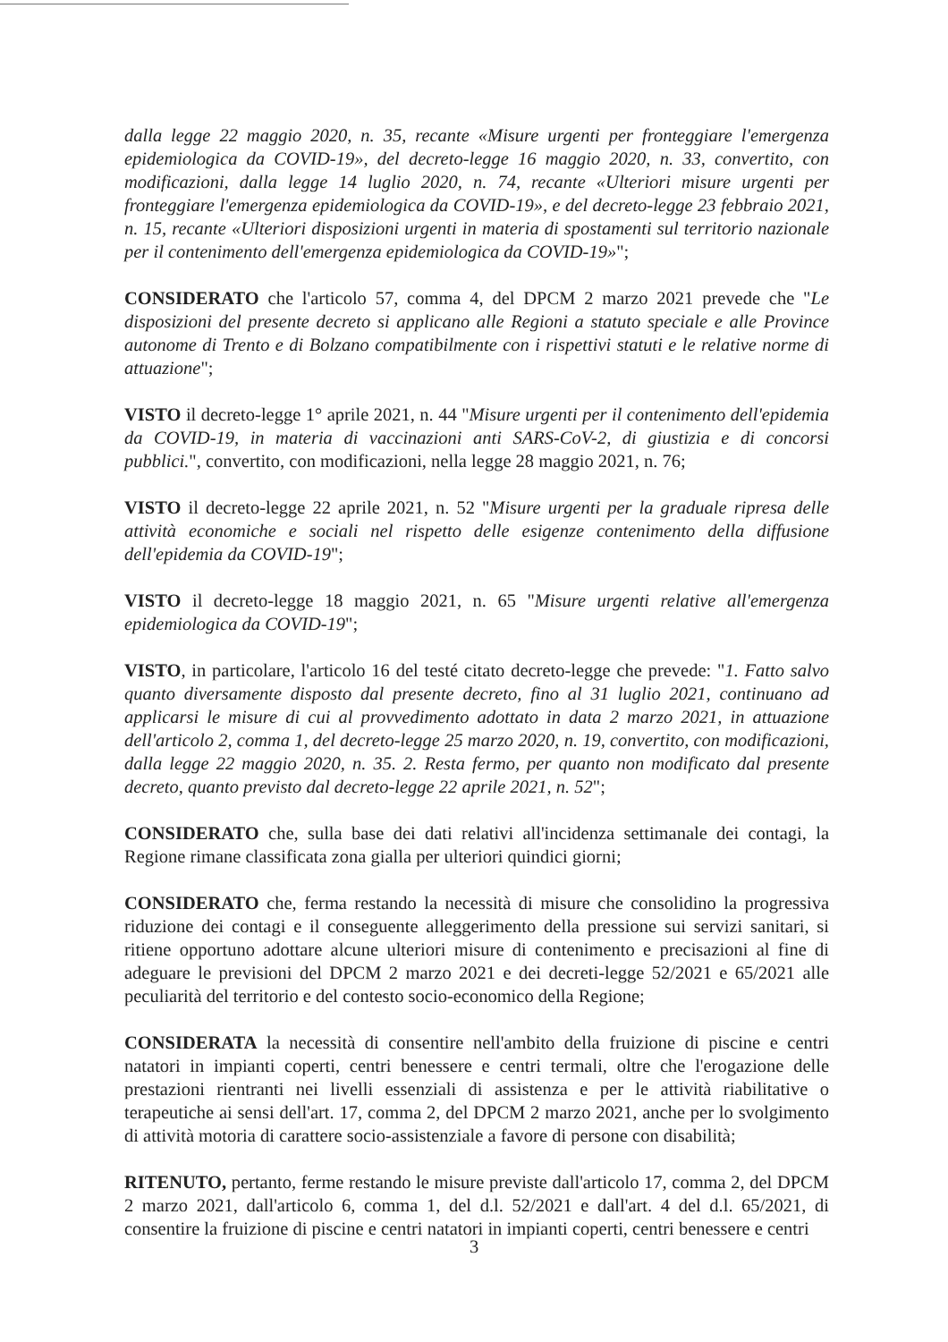dalla legge 22 maggio 2020, n. 35, recante «Misure urgenti per fronteggiare l'emergenza epidemiologica da COVID-19», del decreto-legge 16 maggio 2020, n. 33, convertito, con modificazioni, dalla legge 14 luglio 2020, n. 74, recante «Ulteriori misure urgenti per fronteggiare l'emergenza epidemiologica da COVID-19», e del decreto-legge 23 febbraio 2021, n. 15, recante «Ulteriori disposizioni urgenti in materia di spostamenti sul territorio nazionale per il contenimento dell'emergenza epidemiologica da COVID-19»";
CONSIDERATO che l'articolo 57, comma 4, del DPCM 2 marzo 2021 prevede che "Le disposizioni del presente decreto si applicano alle Regioni a statuto speciale e alle Province autonome di Trento e di Bolzano compatibilmente con i rispettivi statuti e le relative norme di attuazione";
VISTO il decreto-legge 1° aprile 2021, n. 44 "Misure urgenti per il contenimento dell'epidemia da COVID-19, in materia di vaccinazioni anti SARS-CoV-2, di giustizia e di concorsi pubblici.", convertito, con modificazioni, nella legge 28 maggio 2021, n. 76;
VISTO il decreto-legge 22 aprile 2021, n. 52 "Misure urgenti per la graduale ripresa delle attività economiche e sociali nel rispetto delle esigenze contenimento della diffusione dell'epidemia da COVID-19";
VISTO il decreto-legge 18 maggio 2021, n. 65 "Misure urgenti relative all'emergenza epidemiologica da COVID-19";
VISTO, in particolare, l'articolo 16 del testé citato decreto-legge che prevede: "1. Fatto salvo quanto diversamente disposto dal presente decreto, fino al 31 luglio 2021, continuano ad applicarsi le misure di cui al provvedimento adottato in data 2 marzo 2021, in attuazione dell'articolo 2, comma 1, del decreto-legge 25 marzo 2020, n. 19, convertito, con modificazioni, dalla legge 22 maggio 2020, n. 35. 2. Resta fermo, per quanto non modificato dal presente decreto, quanto previsto dal decreto-legge 22 aprile 2021, n. 52";
CONSIDERATO che, sulla base dei dati relativi all'incidenza settimanale dei contagi, la Regione rimane classificata zona gialla per ulteriori quindici giorni;
CONSIDERATO che, ferma restando la necessità di misure che consolidino la progressiva riduzione dei contagi e il conseguente alleggerimento della pressione sui servizi sanitari, si ritiene opportuno adottare alcune ulteriori misure di contenimento e precisazioni al fine di adeguare le previsioni del DPCM 2 marzo 2021 e dei decreti-legge 52/2021 e 65/2021 alle peculiarità del territorio e del contesto socio-economico della Regione;
CONSIDERATA la necessità di consentire nell'ambito della fruizione di piscine e centri natatori in impianti coperti, centri benessere e centri termali, oltre che l'erogazione delle prestazioni rientranti nei livelli essenziali di assistenza e per le attività riabilitative o terapeutiche ai sensi dell'art. 17, comma 2, del DPCM 2 marzo 2021, anche per lo svolgimento di attività motoria di carattere socio-assistenziale a favore di persone con disabilità;
RITENUTO, pertanto, ferme restando le misure previste dall'articolo 17, comma 2, del DPCM 2 marzo 2021, dall'articolo 6, comma 1, del d.l. 52/2021 e dall'art. 4 del d.l. 65/2021, di consentire la fruizione di piscine e centri natatori in impianti coperti, centri benessere e centri
3